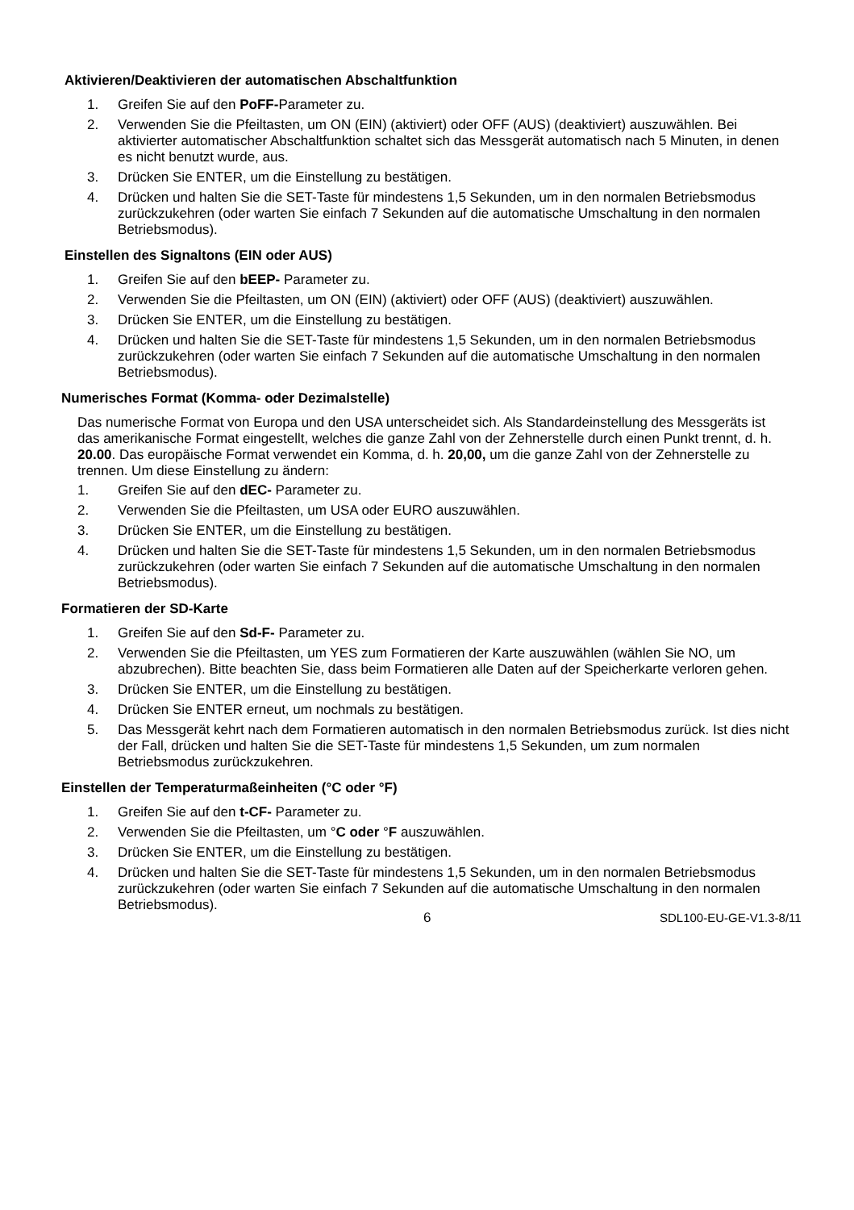Aktivieren/Deaktivieren der automatischen Abschaltfunktion
1. Greifen Sie auf den PoFF-Parameter zu.
2. Verwenden Sie die Pfeiltasten, um ON (EIN) (aktiviert) oder OFF (AUS) (deaktiviert) auszuwählen. Bei aktivierter automatischer Abschaltfunktion schaltet sich das Messgerät automatisch nach 5 Minuten, in denen es nicht benutzt wurde, aus.
3. Drücken Sie ENTER, um die Einstellung zu bestätigen.
4. Drücken und halten Sie die SET-Taste für mindestens 1,5 Sekunden, um in den normalen Betriebsmodus zurückzukehren (oder warten Sie einfach 7 Sekunden auf die automatische Umschaltung in den normalen Betriebsmodus).
Einstellen des Signaltons (EIN oder AUS)
1. Greifen Sie auf den bEEP- Parameter zu.
2. Verwenden Sie die Pfeiltasten, um ON (EIN) (aktiviert) oder OFF (AUS) (deaktiviert) auszuwählen.
3. Drücken Sie ENTER, um die Einstellung zu bestätigen.
4. Drücken und halten Sie die SET-Taste für mindestens 1,5 Sekunden, um in den normalen Betriebsmodus zurückzukehren (oder warten Sie einfach 7 Sekunden auf die automatische Umschaltung in den normalen Betriebsmodus).
Numerisches Format (Komma- oder Dezimalstelle)
Das numerische Format von Europa und den USA unterscheidet sich. Als Standardeinstellung des Messgeräts ist das amerikanische Format eingestellt, welches die ganze Zahl von der Zehnerstelle durch einen Punkt trennt, d. h. 20.00. Das europäische Format verwendet ein Komma, d. h. 20,00, um die ganze Zahl von der Zehnerstelle zu trennen. Um diese Einstellung zu ändern:
1. Greifen Sie auf den dEC- Parameter zu.
2. Verwenden Sie die Pfeiltasten, um USA oder EURO auszuwählen.
3. Drücken Sie ENTER, um die Einstellung zu bestätigen.
4. Drücken und halten Sie die SET-Taste für mindestens 1,5 Sekunden, um in den normalen Betriebsmodus zurückzukehren (oder warten Sie einfach 7 Sekunden auf die automatische Umschaltung in den normalen Betriebsmodus).
Formatieren der SD-Karte
1. Greifen Sie auf den Sd-F- Parameter zu.
2. Verwenden Sie die Pfeiltasten, um YES zum Formatieren der Karte auszuwählen (wählen Sie NO, um abzubrechen). Bitte beachten Sie, dass beim Formatieren alle Daten auf der Speicherkarte verloren gehen.
3. Drücken Sie ENTER, um die Einstellung zu bestätigen.
4. Drücken Sie ENTER erneut, um nochmals zu bestätigen.
5. Das Messgerät kehrt nach dem Formatieren automatisch in den normalen Betriebsmodus zurück. Ist dies nicht der Fall, drücken und halten Sie die SET-Taste für mindestens 1,5 Sekunden, um zum normalen Betriebsmodus zurückzukehren.
Einstellen der Temperaturmaßeinheiten (°C oder °F)
1. Greifen Sie auf den t-CF- Parameter zu.
2. Verwenden Sie die Pfeiltasten, um °C oder °F auszuwählen.
3. Drücken Sie ENTER, um die Einstellung zu bestätigen.
4. Drücken und halten Sie die SET-Taste für mindestens 1,5 Sekunden, um in den normalen Betriebsmodus zurückzukehren (oder warten Sie einfach 7 Sekunden auf die automatische Umschaltung in den normalen Betriebsmodus).
6 SDL100-EU-GE-V1.3-8/11